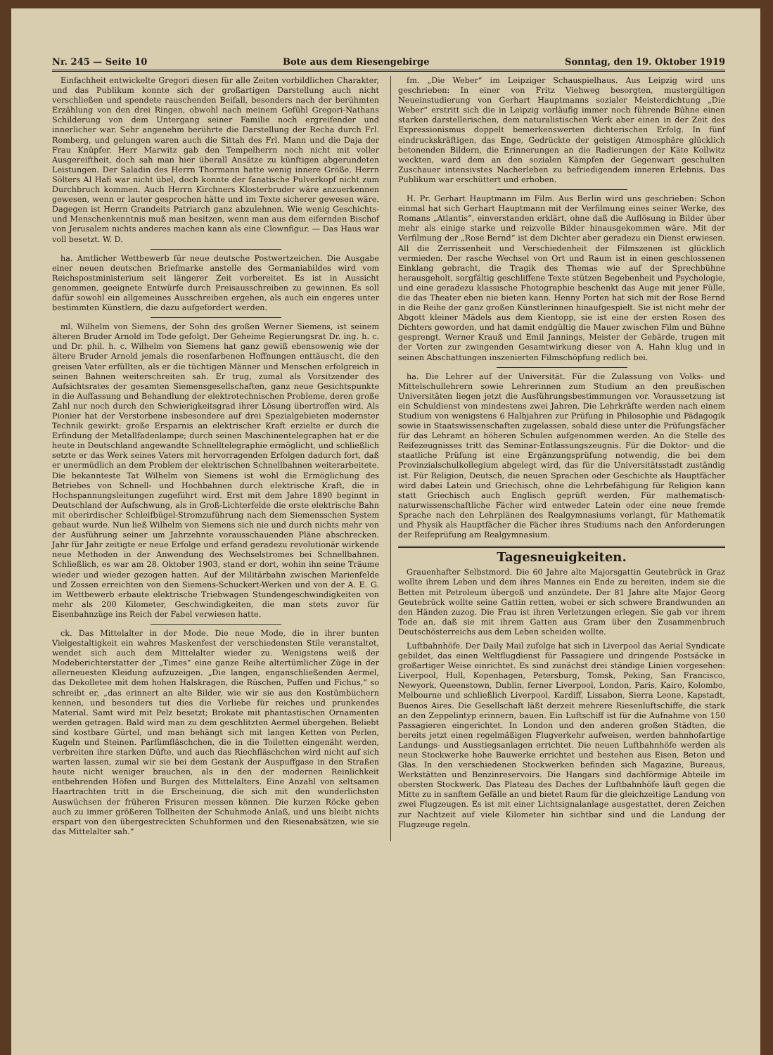Nr. 245 — Seite 10 Bote aus dem Riesengebirge Sonntag, den 19. Oktober 1919
Einfachheit entwickelte Gregori diesen für alle Zeiten vorbildlichen Charakter, und das Publikum konnte sich der großartigen Darstellung auch nicht verschließen und spendete rauschenden Beifall, besonders nach der berühmten Erzählung von den drei Ringen, obwohl nach meinem Gefühl Gregori-Nathans Schilderung von dem Untergang seiner Familie noch ergreifender und innerlicher war. Sehr angenehm berührte die Darstellung der Recha durch Frl. Romberg, und gelungen waren auch die Sittah des Frl. Mann und die Daja der Frau Knüpfer. Herr Marwitz gab den Tempelherrn noch nicht mit voller Ausgereiftheit, doch sah man hier überall Ansätze zu künftigen abgerundeten Leistungen. Der Saladin des Herrn Thormann hatte wenig innere Größe. Herrn Sölters Al Hafi war nicht übel, doch konnte der fanatische Pulverkopf nicht zum Durchbruch kommen. Auch Herrn Kirchners Klosterbruder wäre anzuerkennen gewesen, wenn er lauter gesprochen hätte und im Texte sicherer gewesen wäre. Dagegen ist Herrn Grandeits Patriarch ganz abzulehnen. Wie wenig Geschichts- und Menschenkenntnis muß man besitzen, wenn man aus dem eifernden Bischof von Jerusalem nichts anderes machen kann als eine Clownfigur. — Das Haus war voll besetzt. W. D.
ha. Amtlicher Wettbewerb für neue deutsche Postwertzeichen. Die Ausgabe einer neuen deutschen Briefmarke anstelle des Germaniabildes wird vom Reichspostministerium seit längerer Zeit vorbereitet. Es ist in Aussicht genommen, geeignete Entwürfe durch Preisausschreiben zu gewinnen. Es soll dafür sowohl ein allgemeines Ausschreiben ergehen, als auch ein engeres unter bestimmten Künstlern, die dazu aufgefordert werden.
ml. Wilhelm von Siemens, der Sohn des großen Werner Siemens, ist seinem älteren Bruder Arnold im Tode gefolgt. Der Geheime Regierungsrat Dr. ing. h. c. und Dr. phil. h. c. Wilhelm von Siemens hat ganz gewiß ebensowenig wie der ältere Bruder Arnold jemals die rosenfarbenen Hoffnungen enttäuscht, die den greisen Vater erfüllten, als er die tüchtigen Männer und Menschen erfolgreich in seinen Bahnen weiterschreiten sah. Er trug, zumal als Vorsitzender des Aufsichtsrates der gesamten Siemensgesellschaften, ganz neue Gesichtspunkte in die Auffassung und Behandlung der elektrotechnischen Probleme, deren große Zahl nur noch durch den Schwierigkeitsgrad ihrer Lösung übertroffen wird. Als Pionier hat der Verstorbene insbesondere auf drei Spezialgebieten modernster Technik gewirkt: große Ersparnis an elektrischer Kraft erzielte er durch die Erfindung der Metallfadenlampe; durch seinen Maschinentelegraphen hat er die heute in Deutschland angewandte Schnelltelegraphie ermöglicht, und schließlich setzte er das Werk seines Vaters mit hervorragenden Erfolgen dadurch fort, daß er unermüdlich an dem Problem der elektrischen Schnellbahnen weiterarbeitete. Die bekannteste Tat Wilhelm von Siemens ist wohl die Ermöglichung des Betriebes von Schnell- und Hochbahnen durch elektrische Kraft, die in Hochspannungsleitungen zugeführt wird. Erst mit dem Jahre 1890 beginnt in Deutschland der Aufschwung, als in Groß-Lichterfelde die erste elektrische Bahn mit oberirdischer Schleifbügel-Stromzuführung nach dem Siemensschen System gebaut wurde. Nun ließ Wilhelm von Siemens sich nie und durch nichts mehr von der Ausführung seiner um Jahrzehnte vorausschauenden Pläne abschrecken. Jahr für Jahr zeitigte er neue Erfolge und erfand geradezu revolutionär wirkende neue Methoden in der Anwendung des Wechselstromes bei Schnellbahnen. Schließlich, es war am 28. Oktober 1903, stand er dort, wohin ihn seine Träume wieder und wieder gezogen hatten. Auf der Militärbahn zwischen Marienfelde und Zossen erreichten von den Siemens-Schuckert-Werken und von der A. E. G. im Wettbewerb erbaute elektrische Triebwagen Stundengeschwindigkeiten von mehr als 200 Kilometer, Geschwindigkeiten, die man stets zuvor für Eisenbahnzüge ins Reich der Fabel verwiesen hatte.
ck. Das Mittelalter in der Mode. Die neue Mode, die in ihrer bunten Vielgestaltigkeit ein wahres Maskenfest der verschiedensten Stile veranstaltet, wendet sich auch dem Mittelalter wieder zu. Wenigstens weiß der Modeberichterstatter der „Times“ eine ganze Reihe altertümlicher Züge in der allerneuesten Kleidung aufzuzeigen. „Die langen, enganschließenden Aermel, das Dekolletee mit dem hohen Halskragen, die Rüschen, Puffen und Fichus,“ so schreibt er, „das erinnert an alte Bilder, wie wir sie aus den Kostümbüchern kennen, und besonders tut dies die Vorliebe für reiches und prunkendes Material. Samt wird mit Pelz besetzt; Brokate mit phantastischen Ornamenten werden getragen. Bald wird man zu dem geschlitzten Aermel übergehen. Beliebt sind kostbare Gürtel, und man behängt sich mit langen Ketten von Perlen, Kugeln und Steinen. Parfümfläschchen, die in die Toiletten eingenäht werden, verbreiten ihre starken Düfte, und auch das Riechfläschchen wird nicht auf sich warten lassen, zumal wir sie bei dem Gestank der Auspuffgase in den Straßen heute nicht weniger brauchen, als in den der modernen Reinlichkeit entbehrenden Höfen und Burgen des Mittelalters. Eine Anzahl von seltsamen Haartrachten tritt in die Erscheinung, die sich mit den wunderlichsten Auswüchsen der früheren Frisuren messen können. Die kurzen Röcke geben auch zu immer größeren Tollheiten der Schuhmode Anlaß, und uns bleibt nichts erspart von den übergestreckten Schuhformen und den Riesenabsätzen, wie sie das Mittelalter sah.“
fm. „Die Weber“ im Leipziger Schauspielhaus. Aus Leipzig wird uns geschrieben: In einer von Fritz Viehweg besorgten, mustergültigen Neueinstudierung von Gerhart Hauptmanns sozialer Meisterdichtung „Die Weber“ erstritt sich die in Leipzig vorläufig immer noch führende Bühne einen starken darstellerischen, dem naturalistischen Werk aber einen in der Zeit des Expressionismus doppelt bemerkenswerten dichterischen Erfolg. In fünf eindruckskräftigen, das Enge, Gedrückte der geistigen Atmosphäre glücklich betonenden Bildern, die Erinnerungen an die Radierungen der Käte Kollwitz weckten, ward dem an den sozialen Kämpfen der Gegenwart geschulten Zuschauer intensivstes Nacherleben zu befriedigendem inneren Erlebnis. Das Publikum war erschüttert und erhoben.
H. Pr. Gerhart Hauptmann im Film. Aus Berlin wird uns geschrieben: Schon einmal hat sich Gerhart Hauptmann mit der Verfilmung eines seiner Werke, des Romans „Atlantis“, einverstanden erklärt, ohne daß die Auflösung in Bilder über mehr als einige starke und reizvolle Bilder hinausgekommen wäre. Mit der Verfilmung der „Rose Bernd“ ist dem Dichter aber geradezu ein Dienst erwiesen. All die Zerrissenheit und Verschiedenheit der Filmszenen ist glücklich vermieden. Der rasche Wechsel von Ort und Raum ist in einen geschlossenen Einklang gebracht, die Tragik des Themas wie auf der Sprechbühne herausgeholt, sorgfältig geschliffene Texte stützen Begebenheit und Psychologie, und eine geradezu klassische Photographie beschenkt das Auge mit jener Fülle, die das Theater eben nie bieten kann. Henny Porten hat sich mit der Rose Bernd in die Reihe der ganz großen Künstlerinnen hinaufgespielt. Sie ist nicht mehr der Abgott kleiner Mädels aus dem Kientopp, sie ist eine der ersten Rosen des Dichters geworden, und hat damit endgültig die Mauer zwischen Film und Bühne gesprengt. Werner Krauß und Emil Jannings, Meister der Gebärde, trugen mit der Vorten zur zwingenden Gesamtwirkung dieser von A. Hahn klug und in seinen Abschattungen inszenierten Filmschöpfung redlich bei.
ha. Die Lehrer auf der Universität. Für die Zulassung von Volks- und Mittelschullehrern sowie Lehrerinnen zum Studium an den preußischen Universitäten liegen jetzt die Ausführungsbestimmungen vor. Voraussetzung ist ein Schuldienst von mindestens zwei Jahren. Die Lehrkräfte werden nach einem Studium von wenigstens 6 Halbjahren zur Prüfung in Philosophie und Pädagogik sowie in Staatswissenschaften zugelassen, sobald diese unter die Prüfungsfächer für das Lehramt an höheren Schulen aufgenommen werden. An die Stelle des Reifezeugnisses tritt das Seminar-Entlassungszeugnis. Für die Doktor- und die staatliche Prüfung ist eine Ergänzungsprüfung notwendig, die bei dem Provinzialschulkollegium abgelegt wird, das für die Universitätsstadt zuständig ist. Für Religion, Deutsch, die neuen Sprachen oder Geschichte als Hauptfächer wird dabei Latein und Griechisch, ohne die Lehrbefähigung für Religion kann statt Griechisch auch Englisch geprüft werden. Für mathematisch-naturwissenschaftliche Fächer wird entweder Latein oder eine neue fremde Sprache nach den Lehrplänen des Realgymnasiums verlangt, für Mathematik und Physik als Hauptfächer die Fächer ihres Studiums nach den Anforderungen der Reifeprüfung am Realgymnasium.
Tagesneuigkeiten.
Grauenhafter Selbstmord. Die 60 Jahre alte Majorsgattin Geutebrück in Graz wollte ihrem Leben und dem ihres Mannes ein Ende zu bereiten, indem sie die Betten mit Petroleum übergoß und anzündete. Der 81 Jahre alte Major Georg Geutebrück wollte seine Gattin retten, wobei er sich schwere Brandwunden an den Händen zuzog. Die Frau ist ihren Verletzungen erlegen. Sie gab vor ihrem Tode an, daß sie mit ihrem Gatten aus Gram über den Zusammenbruch Deutschösterreichs aus dem Leben scheiden wollte.
Luftbahnhöfe. Der Daily Mail zufolge hat sich in Liverpool das Aerial Syndicate gebildet, das einen Weltflugdienst für Passagiere und dringende Postsäcke in großartiger Weise einrichtet. Es sind zunächst drei ständige Linien vorgesehen: Liverpool, Hull, Kopenhagen, Petersburg, Tomsk, Peking, San Francisco, Newyork, Queenstown, Dublin, ferner Liverpool, London, Paris, Kairo, Kolombo, Melbourne und schließlich Liverpool, Kardiff, Lissabon, Sierra Leone, Kapstadt, Buenos Aires. Die Gesellschaft läßt derzeit mehrere Riesenluftschiffe, die stark an den Zeppelintyp erinnern, bauen. Ein Luftschiff ist für die Aufnahme von 150 Passagieren eingerichtet. In London und den anderen großen Städten, die bereits jetzt einen regelmäßigen Flugverkehr aufweisen, werden bahnhofartige Landungs- und Ausstiegsanlagen errichtet. Die neuen Luftbahnhöfe werden als neun Stockwerke hohe Bauwerke errichtet und bestehen aus Eisen, Beton und Glas. In den verschiedenen Stockwerken befinden sich Magazine, Bureaus, Werkstätten und Benzinreservoirs. Die Hangars sind dachförmige Abteile im obersten Stockwerk. Das Plateau des Daches der Luftbahnhöfe läuft gegen die Mitte zu in sanftem Gefälle an und bietet Raum für die gleichzeitige Landung von zwei Flugzeugen. Es ist mit einer Lichtsignalanlage ausgestattet, deren Zeichen zur Nachtzeit auf viele Kilometer hin sichtbar sind und die Landung der Flugzeuge regeln.